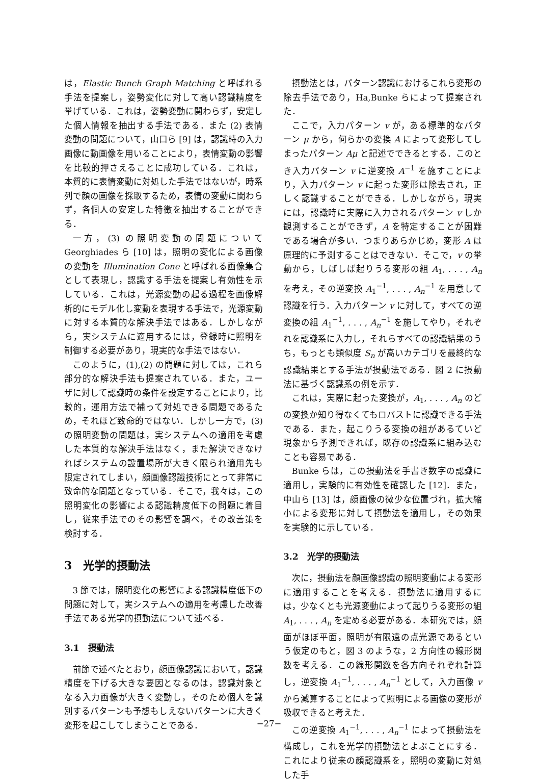は，Elastic Bunch Graph Matching と呼ばれる手法を提案し，姿勢変化に対して高い認識精度を挙げている．これは，姿勢変動に関わらず，安定した個人情報を抽出する手法である．また (2) 表情変動の問題について，山口ら [9] は，認識時の入力画像に動画像を用いることにより，表情変動の影響を比較的押さえることに成功している．これは，本質的に表情変動に対処した手法ではないが，時系列で顔の画像を採取するため，表情の変動に関わらず，各個人の安定した特徴を抽出することができる．
一方，(3) の照明変動の問題について Georghiades ら [10] は，照明の変化による画像の変動を Illumination Cone と呼ばれる画像集合として表現し，認識する手法を提案し有効性を示している．これは，光源変動の起る過程を画像解析的にモデル化し変動を表現する手法で，光源変動に対する本質的な解決手法ではある．しかしながら，実システムに適用するには，登録時に照明を制御する必要があり，現実的な手法ではない．
このように，(1),(2) の問題に対しては，これら部分的な解決手法も提案されている．また，ユーザに対して認識時の条件を設定することにより，比較的，運用方法で補って対処できる問題であるため，それほど致命的ではない．しかし一方で，(3) の照明変動の問題は，実システムへの適用を考慮した本質的な解決手法はなく，また解決できなければシステムの設置場所が大きく限られ適用先も限定されてしまい，顔画像認識技術にとって非常に致命的な問題となっている．そこで，我々は，この照明変化の影響による認識精度低下の問題に着目し，従来手法でのその影響を調べ，その改善策を検討する．
3　光学的摂動法
3 節では，照明変化の影響による認識精度低下の問題に対して，実システムへの適用を考慮した改善手法である光学的摂動法について述べる．
3.1　摂動法
前節で述べたとおり，顔画像認識において，認識精度を下げる大きな要因となるのは，認識対象となる入力画像が大きく変動し，そのため個人を識別するパターンも予想もしえないパターンに大きく変形を起こしてしまうことである．
摂動法とは，パターン認識におけるこれら変形の除去手法であり，Ha,Bunke らによって提案された．
ここで，入力パターン v が，ある標準的なパターン μ から，何らかの変換 A によって変形してしまったパターン Aμ と記述でできるとする．このとき入力パターン v に逆変換 A<sup>−1</sup> を施すことにより，入力パターン v に起った変形は除去され，正しく認識することができる．しかしながら，現実には，認識時に実際に入力されるパターン v しか観測することができず，A を特定することが困難である場合が多い．つまりあらかじめ，変形 A は原理的に予測することはできない．そこで，v の挙動から，しばしば起りうる変形の組 A<sub>1</sub>, . . . , A<sub>n</sub> を考え，その逆変換 A<sub>1</sub><sup>−1</sup>, . . . , A<sub>n</sub><sup>−1</sup> を用意して認識を行う．入力パターン v に対して，すべての逆変換の組 A<sub>1</sub><sup>−1</sup>, . . . , A<sub>n</sub><sup>−1</sup> を施してやり，それぞれを認識系に入力し，それらすべての認識結果のうち，もっとも類似度 S<sub>n</sub> が高いカテゴリを最終的な認識結果とする手法が摂動法である．図 2 に摂動法に基づく認識系の例を示す．
これは，実際に起った変換が，A<sub>1</sub>, . . . , A<sub>n</sub> のどの変換か知り得なくてもロバストに認識できる手法である．また，起こりうる変換の組があるていど現象から予測できれば，既存の認識系に組み込むことも容易である．
Bunke らは，この摂動法を手書き数字の認識に適用し，実験的に有効性を確認した [12]．また，中山ら [13] は，顔画像の微少な位置づれ，拡大縮小による変形に対して摂動法を適用し，その効果を実験的に示している．
3.2　光学的摂動法
次に，摂動法を顔画像認識の照明変動による変形に適用することを考える．摂動法に適用するには，少なくとも光源変動によって起りうる変形の組 A<sub>1</sub>, . . . , A<sub>n</sub> を定める必要がある．本研究では，顔面がほぼ平面，照明が有限遠の点光源であるという仮定のもと，図 3 のような，2 方向性の線形関数を考える．この線形関数を各方向それぞれ計算し，逆変換 A<sub>1</sub><sup>−1</sup>, . . . , A<sub>n</sub><sup>−1</sup> として，入力画像 v から減算することによって照明による画像の変形が吸収できると考えた．
この逆変換 A<sub>1</sub><sup>−1</sup>, . . . , A<sub>n</sub><sup>−1</sup> によって摂動法を構成し，これを光学的摂動法とよぶことにする．これにより従来の顔認識系を，照明の変動に対処した手
−27−